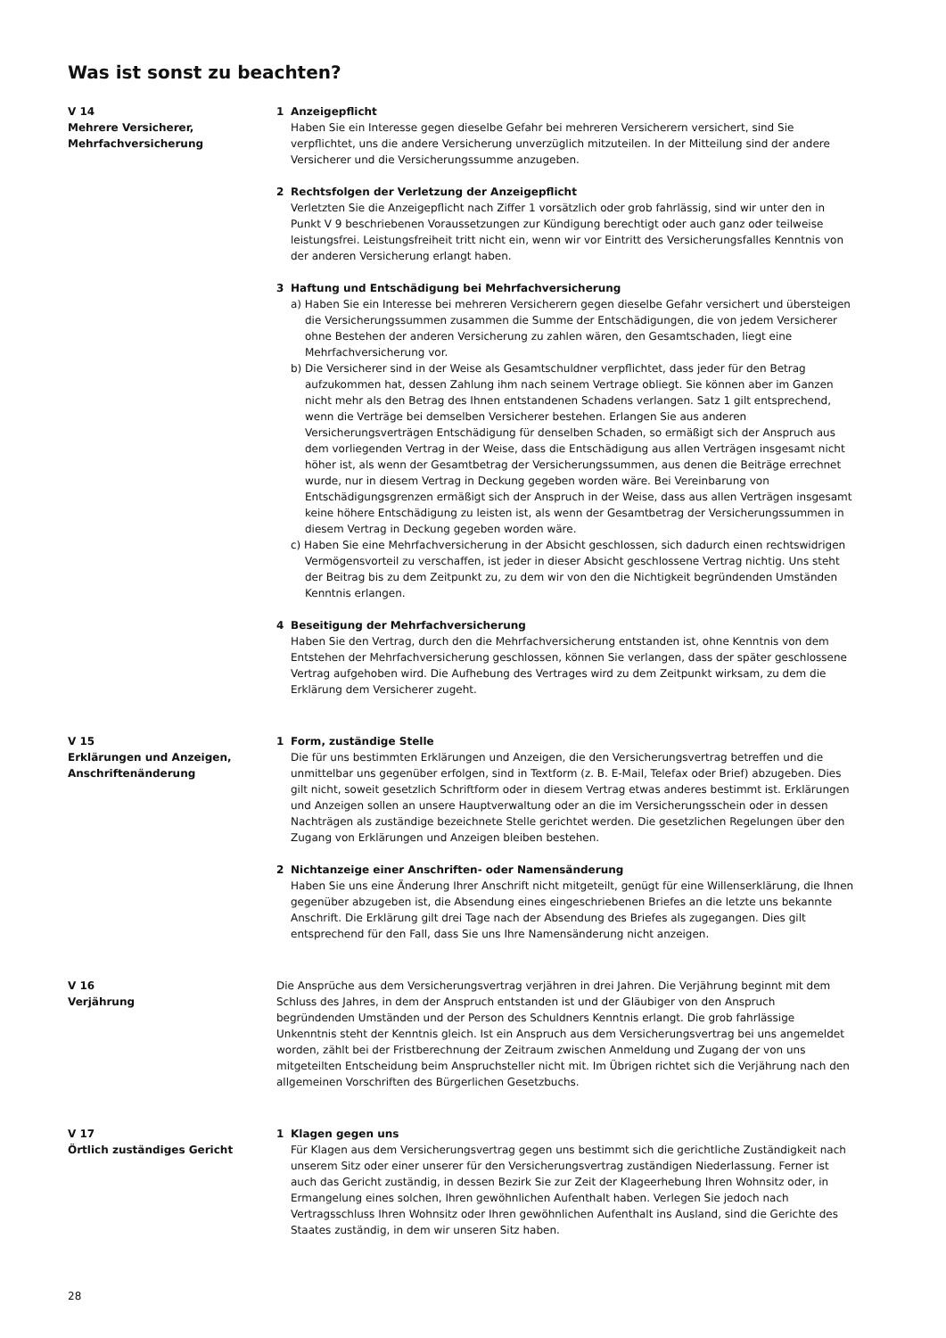Was ist sonst zu beachten?
V 14
Mehrere Versicherer,
Mehrfachversicherung
1 Anzeigepflicht
Haben Sie ein Interesse gegen dieselbe Gefahr bei mehreren Versicherern versichert, sind Sie verpflichtet, uns die andere Versicherung unverzüglich mitzuteilen. In der Mitteilung sind der andere Versicherer und die Versicherungssumme anzugeben.
2 Rechtsfolgen der Verletzung der Anzeigepflicht
Verletzten Sie die Anzeigepflicht nach Ziffer 1 vorsätzlich oder grob fahrlässig, sind wir unter den in Punkt V 9 beschriebenen Voraussetzungen zur Kündigung berechtigt oder auch ganz oder teilweise leistungsfrei. Leistungsfreiheit tritt nicht ein, wenn wir vor Eintritt des Versicherungsfalles Kenntnis von der anderen Versicherung erlangt haben.
3 Haftung und Entschädigung bei Mehrfachversicherung
a) Haben Sie ein Interesse bei mehreren Versicherern gegen dieselbe Gefahr versichert und übersteigen die Versicherungssummen zusammen die Summe der Entschädigungen, die von jedem Versicherer ohne Bestehen der anderen Versicherung zu zahlen wären, den Gesamtschaden, liegt eine Mehrfachversicherung vor.
b) Die Versicherer sind in der Weise als Gesamtschuldner verpflichtet, dass jeder für den Betrag aufzukommen hat, dessen Zahlung ihm nach seinem Vertrage obliegt. Sie können aber im Ganzen nicht mehr als den Betrag des Ihnen entstandenen Schadens verlangen. Satz 1 gilt entsprechend, wenn die Verträge bei demselben Versicherer bestehen. Erlangen Sie aus anderen Versicherungsverträgen Entschädigung für denselben Schaden, so ermäßigt sich der Anspruch aus dem vorliegenden Vertrag in der Weise, dass die Entschädigung aus allen Verträgen insgesamt nicht höher ist, als wenn der Gesamtbetrag der Versicherungssummen, aus denen die Beiträge errechnet wurde, nur in diesem Vertrag in Deckung gegeben worden wäre. Bei Vereinbarung von Entschädigungsgrenzen ermäßigt sich der Anspruch in der Weise, dass aus allen Verträgen insgesamt keine höhere Entschädigung zu leisten ist, als wenn der Gesamtbetrag der Versicherungssummen in diesem Vertrag in Deckung gegeben worden wäre.
c) Haben Sie eine Mehrfachversicherung in der Absicht geschlossen, sich dadurch einen rechtswidrigen Vermögensvorteil zu verschaffen, ist jeder in dieser Absicht geschlossene Vertrag nichtig. Uns steht der Beitrag bis zu dem Zeitpunkt zu, zu dem wir von den die Nichtigkeit begründenden Umständen Kenntnis erlangen.
4 Beseitigung der Mehrfachversicherung
Haben Sie den Vertrag, durch den die Mehrfachversicherung entstanden ist, ohne Kenntnis von dem Entstehen der Mehrfachversicherung geschlossen, können Sie verlangen, dass der später geschlossene Vertrag aufgehoben wird. Die Aufhebung des Vertrages wird zu dem Zeitpunkt wirksam, zu dem die Erklärung dem Versicherer zugeht.
V 15
Erklärungen und Anzeigen,
Anschriftenänderung
1 Form, zuständige Stelle
Die für uns bestimmten Erklärungen und Anzeigen, die den Versicherungsvertrag betreffen und die unmittelbar uns gegenüber erfolgen, sind in Textform (z. B. E-Mail, Telefax oder Brief) abzugeben. Dies gilt nicht, soweit gesetzlich Schriftform oder in diesem Vertrag etwas anderes bestimmt ist. Erklärungen und Anzeigen sollen an unsere Hauptverwaltung oder an die im Versicherungsschein oder in dessen Nachträgen als zuständige bezeichnete Stelle gerichtet werden. Die gesetzlichen Regelungen über den Zugang von Erklärungen und Anzeigen bleiben bestehen.
2 Nichtanzeige einer Anschriften- oder Namensänderung
Haben Sie uns eine Änderung Ihrer Anschrift nicht mitgeteilt, genügt für eine Willenserklärung, die Ihnen gegenüber abzugeben ist, die Absendung eines eingeschriebenen Briefes an die letzte uns bekannte Anschrift. Die Erklärung gilt drei Tage nach der Absendung des Briefes als zugegangen. Dies gilt entsprechend für den Fall, dass Sie uns Ihre Namensänderung nicht anzeigen.
V 16
Verjährung
Die Ansprüche aus dem Versicherungsvertrag verjähren in drei Jahren. Die Verjährung beginnt mit dem Schluss des Jahres, in dem der Anspruch entstanden ist und der Gläubiger von den Anspruch begründenden Umständen und der Person des Schuldners Kenntnis erlangt. Die grob fahrlässige Unkenntnis steht der Kenntnis gleich. Ist ein Anspruch aus dem Versicherungsvertrag bei uns angemeldet worden, zählt bei der Fristberechnung der Zeitraum zwischen Anmeldung und Zugang der von uns mitgeteilten Entscheidung beim Anspruchsteller nicht mit. Im Übrigen richtet sich die Verjährung nach den allgemeinen Vorschriften des Bürgerlichen Gesetzbuchs.
V 17
Örtlich zuständiges Gericht
1 Klagen gegen uns
Für Klagen aus dem Versicherungsvertrag gegen uns bestimmt sich die gerichtliche Zuständigkeit nach unserem Sitz oder einer unserer für den Versicherungsvertrag zuständigen Niederlassung. Ferner ist auch das Gericht zuständig, in dessen Bezirk Sie zur Zeit der Klageerhebung Ihren Wohnsitz oder, in Ermangelung eines solchen, Ihren gewöhnlichen Aufenthalt haben. Verlegen Sie jedoch nach Vertragsschluss Ihren Wohnsitz oder Ihren gewöhnlichen Aufenthalt ins Ausland, sind die Gerichte des Staates zuständig, in dem wir unseren Sitz haben.
28